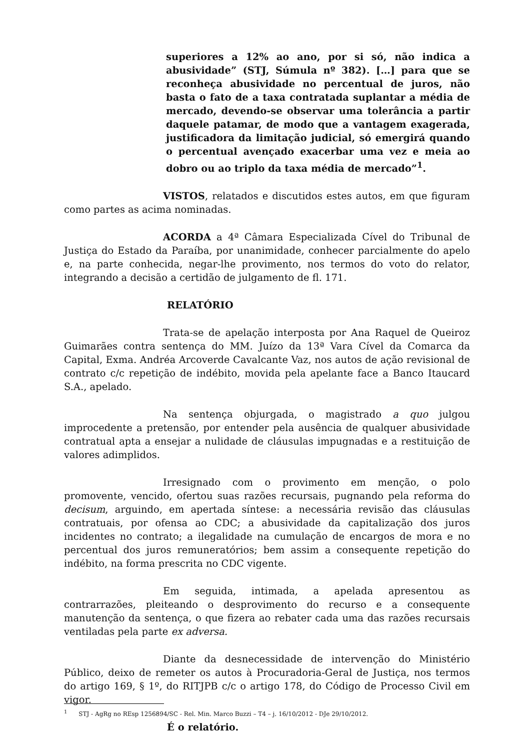superiores a 12% ao ano, por si só, não indica a abusividade” (STJ, Súmula nº 382). […] para que se reconheça abusividade no percentual de juros, não basta o fato de a taxa contratada suplantar a média de mercado, devendo-se observar uma tolerância a partir daquele patamar, de modo que a vantagem exagerada, justificadora da limitação judicial, só emergirá quando o percentual avençado exacerbar uma vez e meia ao dobro ou ao triplo da taxa média de mercado”<sup>1</sup>.
VISTOS, relatados e discutidos estes autos, em que figuram como partes as acima nominadas.
ACORDA a 4ª Câmara Especializada Cível do Tribunal de Justiça do Estado da Paraíba, por unanimidade, conhecer parcialmente do apelo e, na parte conhecida, negar-lhe provimento, nos termos do voto do relator, integrando a decisão a certidão de julgamento de fl. 171.
RELATÓRIO
Trata-se de apelação interposta por Ana Raquel de Queiroz Guimarães contra sentença do MM. Juízo da 13ª Vara Cível da Comarca da Capital, Exma. Andréa Arcoverde Cavalcante Vaz, nos autos de ação revisional de contrato c/c repetição de indébito, movida pela apelante face a Banco Itaucard S.A., apelado.
Na sentença objurgada, o magistrado a quo julgou improcedente a pretensão, por entender pela ausência de qualquer abusividade contratual apta a ensejar a nulidade de cláusulas impugnadas e a restituição de valores adimplidos.
Irresignado com o provimento em menção, o polo promovente, vencido, ofertou suas razões recursais, pugnando pela reforma do decisum, arguindo, em apertada síntese: a necessária revisão das cláusulas contratuais, por ofensa ao CDC; a abusividade da capitalização dos juros incidentes no contrato; a ilegalidade na cumulação de encargos de mora e no percentual dos juros remuneratórios; bem assim a consequente repetição do indébito, na forma prescrita no CDC vigente.
Em seguida, intimada, a apelada apresentou as contrarrazões, pleiteando o desprovimento do recurso e a consequente manutenção da sentença, o que fizera ao rebater cada uma das razões recursais ventiladas pela parte ex adversa.
Diante da desnecessidade de intervenção do Ministério Público, deixo de remeter os autos à Procuradoria-Geral de Justiça, nos termos do artigo 169, § 1º, do RITJPB c/c o artigo 178, do Código de Processo Civil em vigor.
É o relatório.
<sup>1</sup> STJ - AgRg no REsp 1256894/SC - Rel. Min. Marco Buzzi – T4 – j. 16/10/2012 - DJe 29/10/2012.